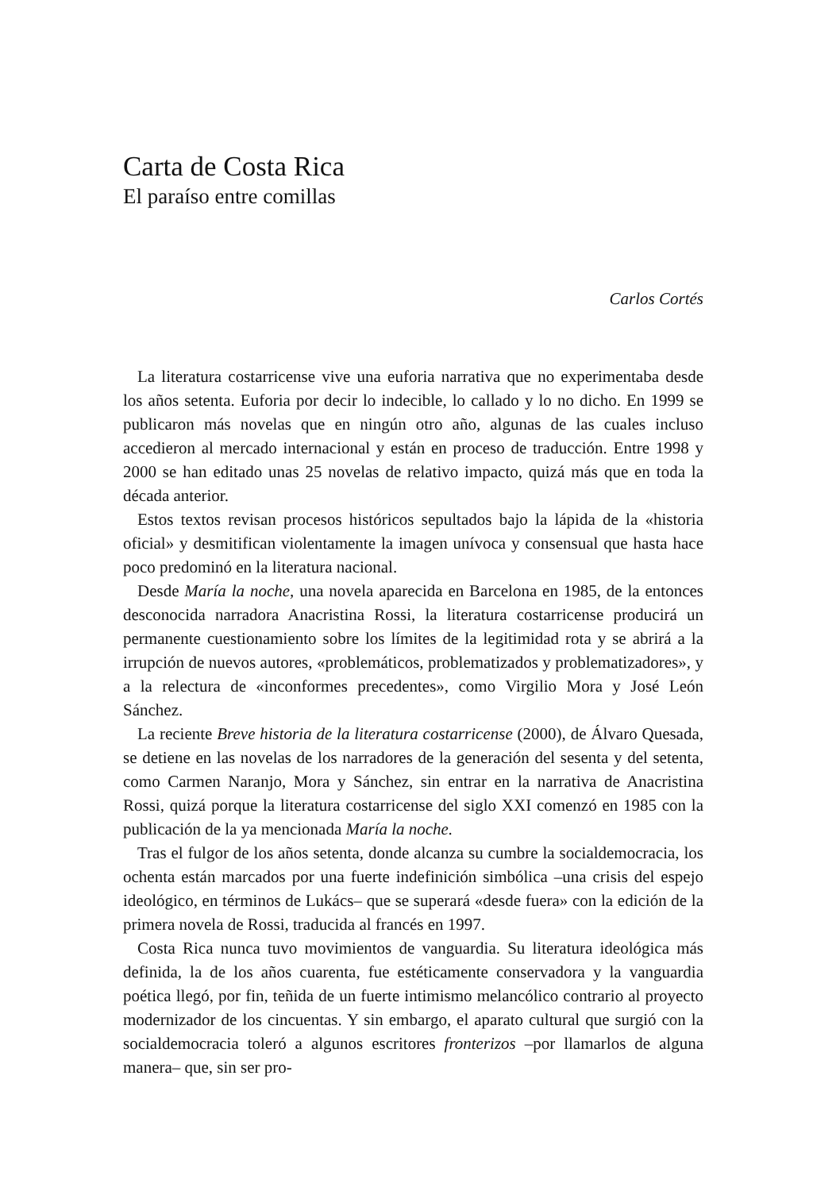Carta de Costa Rica
El paraíso entre comillas
Carlos Cortés
La literatura costarricense vive una euforia narrativa que no experimentaba desde los años setenta. Euforia por decir lo indecible, lo callado y lo no dicho. En 1999 se publicaron más novelas que en ningún otro año, algunas de las cuales incluso accedieron al mercado internacional y están en proceso de traducción. Entre 1998 y 2000 se han editado unas 25 novelas de relativo impacto, quizá más que en toda la década anterior.
Estos textos revisan procesos históricos sepultados bajo la lápida de la «historia oficial» y desmitifican violentamente la imagen unívoca y consensual que hasta hace poco predominó en la literatura nacional.
Desde María la noche, una novela aparecida en Barcelona en 1985, de la entonces desconocida narradora Anacristina Rossi, la literatura costarricense producirá un permanente cuestionamiento sobre los límites de la legitimidad rota y se abrirá a la irrupción de nuevos autores, «problemáticos, problematizados y problematizadores», y a la relectura de «inconformes precedentes», como Virgilio Mora y José León Sánchez.
La reciente Breve historia de la literatura costarricense (2000), de Álvaro Quesada, se detiene en las novelas de los narradores de la generación del sesenta y del setenta, como Carmen Naranjo, Mora y Sánchez, sin entrar en la narrativa de Anacristina Rossi, quizá porque la literatura costarricense del siglo XXI comenzó en 1985 con la publicación de la ya mencionada María la noche.
Tras el fulgor de los años setenta, donde alcanza su cumbre la socialdemocracia, los ochenta están marcados por una fuerte indefinición simbólica –una crisis del espejo ideológico, en términos de Lukács– que se superará «desde fuera» con la edición de la primera novela de Rossi, traducida al francés en 1997.
Costa Rica nunca tuvo movimientos de vanguardia. Su literatura ideológica más definida, la de los años cuarenta, fue estéticamente conservadora y la vanguardia poética llegó, por fin, teñida de un fuerte intimismo melancólico contrario al proyecto modernizador de los cincuentas. Y sin embargo, el aparato cultural que surgió con la socialdemocracia toleró a algunos escritores fronterizos –por llamarlos de alguna manera– que, sin ser pro-